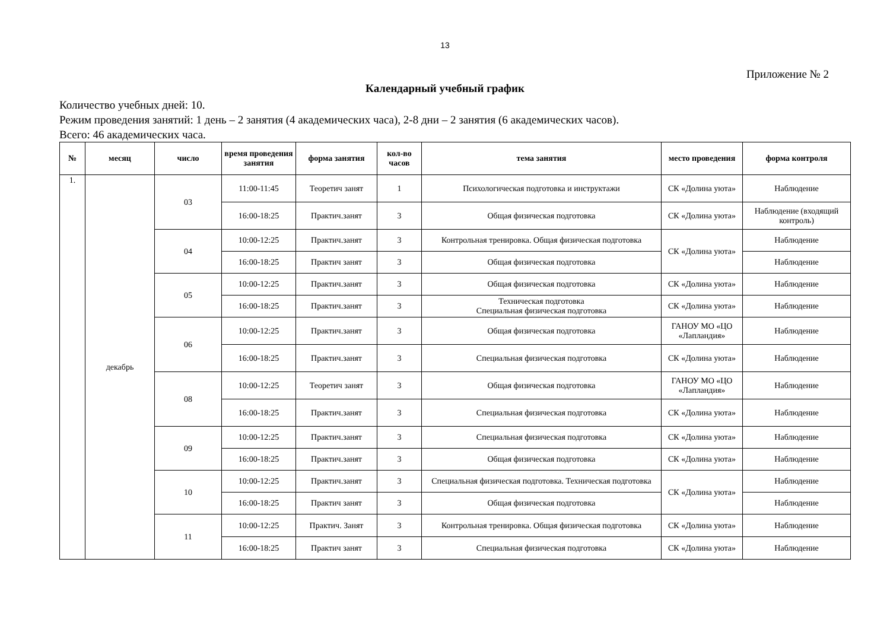13
Приложение № 2
Календарный учебный график
Количество учебных дней: 10.
Режим проведения занятий: 1 день – 2 занятия (4 академических часа), 2-8 дни – 2 занятия (6 академических часов).
Всего: 46 академических часа.
| № | месяц | число | время проведения занятия | форма занятия | кол-во часов | тема занятия | место проведения | форма контроля |
| --- | --- | --- | --- | --- | --- | --- | --- | --- |
| 1. | декабрь | 03 | 11:00-11:45 | Теоретич занят | 1 | Психологическая подготовка и инструктажи | СК «Долина уюта» | Наблюдение |
| | | | 16:00-18:25 | Практич.занят | 3 | Общая физическая подготовка | СК «Долина уюта» | Наблюдение (входящий контроль) |
| | | 04 | 10:00-12:25 | Практич.занят | 3 | Контрольная тренировка. Общая физическая подготовка | СК «Долина уюта» | Наблюдение |
| | | | 16:00-18:25 | Практич занят | 3 | Общая физическая подготовка | | Наблюдение |
| | | 05 | 10:00-12:25 | Практич.занят | 3 | Общая физическая подготовка | СК «Долина уюта» | Наблюдение |
| | | | 16:00-18:25 | Практич.занят | 3 | Техническая подготовка Специальная физическая подготовка | СК «Долина уюта» | Наблюдение |
| | | 06 | 10:00-12:25 | Практич.занят | 3 | Общая физическая подготовка | ГАНОУ МО «ЦО «Лапландия» | Наблюдение |
| | | | 16:00-18:25 | Практич.занят | 3 | Специальная физическая подготовка | СК «Долина уюта» | Наблюдение |
| | | 08 | 10:00-12:25 | Теоретич занят | 3 | Общая физическая подготовка | ГАНОУ МО «ЦО «Лапландия» | Наблюдение |
| | | | 16:00-18:25 | Практич.занят | 3 | Специальная физическая подготовка | СК «Долина уюта» | Наблюдение |
| | | 09 | 10:00-12:25 | Практич.занят | 3 | Специальная физическая подготовка | СК «Долина уюта» | Наблюдение |
| | | | 16:00-18:25 | Практич.занят | 3 | Общая физическая подготовка | СК «Долина уюта» | Наблюдение |
| | | 10 | 10:00-12:25 | Практич.занят | 3 | Специальная физическая подготовка. Техническая подготовка | СК «Долина уюта» | Наблюдение |
| | | | 16:00-18:25 | Практич занят | 3 | Общая физическая подготовка | | Наблюдение |
| | | 11 | 10:00-12:25 | Практич. Занят | 3 | Контрольная тренировка. Общая физическая подготовка | СК «Долина уюта» | Наблюдение |
| | | | 16:00-18:25 | Практич занят | 3 | Специальная физическая подготовка | СК «Долина уюта» | Наблюдение |